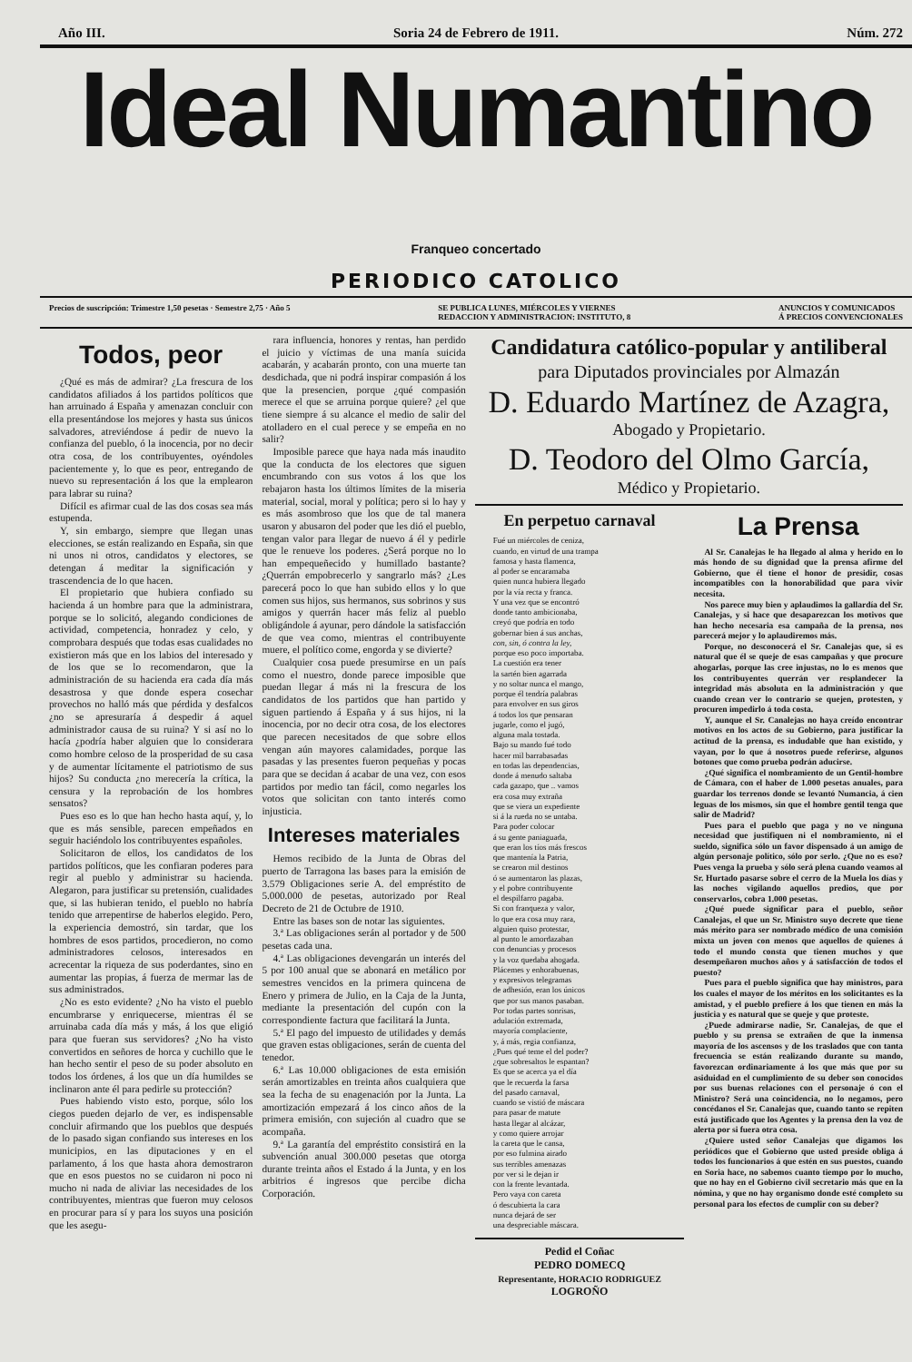Año III. Soria 24 de Febrero de 1911. Núm. 272
Ideal Numantino Franqueo concertado
PERIODICO CATOLICO
Precios de suscripción: Trimestre 1,50 pesetas · Semestre 2,75 · Año 5 SE PUBLICA LUNES, MIÉRCOLES Y VIERNES
REDACCION Y ADMINISTRACION: INSTITUTO, 8 ANUNCIOS Y COMUNICADOS
Á PRECIOS CONVENCIONALES
Todos, peor
¿Qué es más de admirar? ¿La frescura de los candidatos afiliados á los partidos políticos que han arruinado á España y amenazan concluir con ella presentándose los mejores y hasta sus únicos salvadores, atreviéndose á pedir de nuevo la confianza del pueblo, ó la inocencia, por no decir otra cosa, de los contribuyentes, oyéndoles pacientemente y, lo que es peor, entregando de nuevo su representación á los que la emplearon para labrar su ruina?
Difícil es afirmar cual de las dos cosas sea más estupenda.
Y, sin embargo, siempre que llegan unas elecciones, se están realizando en España, sin que ni unos ni otros, candidatos y electores, se detengan á meditar la significación y trascendencia de lo que hacen.
El propietario que hubiera confiado su hacienda á un hombre para que la administrara, porque se lo solicitó, alegando condiciones de actividad, competencia, honradez y celo, y comprobara después que todas esas cualidades no existieron más que en los labios del interesado y de los que se lo recomendaron, que la administración de su hacienda era cada día más desastrosa y que donde espera cosechar provechos no halló más que pérdida y desfalcos ¿no se apresuraría á despedir á aquel administrador causa de su ruina? Y si así no lo hacía ¿podría haber alguien que lo considerara como hombre celoso de la prosperidad de su casa y de aumentar lícitamente el patriotismo de sus hijos? Su conducta ¿no merecería la crítica, la censura y la reprobación de los hombres sensatos?
Pues eso es lo que han hecho hasta aquí, y, lo que es más sensible, parecen empeñados en seguir haciéndolo los contribuyentes españoles.
Solicitaron de ellos, los candidatos de los partidos políticos, que les confiaran poderes para regir al pueblo y administrar su hacienda. Alegaron, para justificar su pretensión, cualidades que, si las hubieran tenido, el pueblo no habría tenido que arrepentirse de haberlos elegido. Pero, la experiencia demostró, sin tardar, que los hombres de esos partidos, procedieron, no como administradores celosos, interesados en acrecentar la riqueza de sus poderdantes, sino en aumentar las propias, á fuerza de mermar las de sus administrados.
¿No es esto evidente? ¿No ha visto el pueblo encumbrarse y enriquecerse, mientras él se arruinaba cada día más y más, á los que eligió para que fueran sus servidores? ¿No ha visto convertidos en señores de horca y cuchillo que le han hecho sentir el peso de su poder absoluto en todos los órdenes, á los que un día humildes se inclinaron ante él para pedirle su protección?
Pues habiendo visto esto, porque, sólo los ciegos pueden dejarlo de ver, es indispensable concluir afirmando que los pueblos que después de lo pasado sigan confiando sus intereses en los municipios, en las diputaciones y en el parlamento, á los que hasta ahora demostraron que en esos puestos no se cuidaron ni poco ni mucho ni nada de aliviar las necesidades de los contribuyentes, mientras que fueron muy celosos en procurar para sí y para los suyos una posición que les asegu-
rara influencia, honores y rentas, han perdido el juicio y víctimas de una manía suicida acabarán, y acabarán pronto, con una muerte tan desdichada, que ni podrá inspirar compasión á los que la presencien, porque ¿qué compasión merece el que se arruina porque quiere? ¿el que tiene siempre á su alcance el medio de salir del atolladero en el cual perece y se empeña en no salir?
Imposible parece que haya nada más inaudito que la conducta de los electores que siguen encumbrando con sus votos á los que los rebajaron hasta los últimos límites de la miseria material, social, moral y política; pero si lo hay y es más asombroso que los que de tal manera usaron y abusaron del poder que les dió el pueblo, tengan valor para llegar de nuevo á él y pedirle que le renueve los poderes. ¿Será porque no lo han empequeñecido y humillado bastante? ¿Querrán empobrecerlo y sangrarlo más? ¿Les parecerá poco lo que han subido ellos y lo que comen sus hijos, sus hermanos, sus sobrinos y sus amigos y querrán hacer más feliz al pueblo obligándole á ayunar, pero dándole la satisfacción de que vea como, mientras el contribuyente muere, el político come, engorda y se divierte?
Cualquier cosa puede presumirse en un país como el nuestro, donde parece imposible que puedan llegar á más ni la frescura de los candidatos de los partidos que han partido y siguen partiendo á España y á sus hijos, ni la inocencia, por no decir otra cosa, de los electores que parecen necesitados de que sobre ellos vengan aún mayores calamidades, porque las pasadas y las presentes fueron pequeñas y pocas para que se decidan á acabar de una vez, con esos partidos por medio tan fácil, como negarles los votos que solicitan con tanto interés como injusticia.
Intereses materiales
Hemos recibido de la Junta de Obras del puerto de Tarragona las bases para la emisión de 3.579 Obligaciones serie A. del empréstito de 5.000.000 de pesetas, autorizado por Real Decreto de 21 de Octubre de 1910.
Entre las bases son de notar las siguientes.
3.ª Las obligaciones serán al portador y de 500 pesetas cada una.
4.ª Las obligaciones devengarán un interés del 5 por 100 anual que se abonará en metálico por semestres vencidos en la primera quincena de Enero y primera de Julio, en la Caja de la Junta, mediante la presentación del cupón con la correspondiente factura que facilitará la Junta.
5.ª El pago del impuesto de utilidades y demás que graven estas obligaciones, serán de cuenta del tenedor.
6.ª Las 10.000 obligaciones de esta emisión serán amortizables en treinta años cualquiera que sea la fecha de su enagenación por la Junta. La amortización empezará á los cinco años de la primera emisión, con sujeción al cuadro que se acompaña.
9.ª La garantía del empréstito consistirá en la subvención anual 300.000 pesetas que otorga durante treinta años el Estado á la Junta, y en los arbitrios é ingresos que percibe dicha Corporación.
Candidatura católico-popular y antiliberal
para Diputados provinciales por Almazán
D. Eduardo Martínez de Azagra,
Abogado y Propietario.
D. Teodoro del Olmo García,
Médico y Propietario.
En perpetuo carnaval
Fué un miércoles de ceniza,
cuando, en virtud de una trampa
famosa y hasta flamenca,
al poder se encaramaba
quien nunca hubiera llegado
por la vía recta y franca.
Y una vez que se encontró
donde tanto ambicionaba,
creyó que podría en todo
gobernar bien á sus anchas,
con, sin, ó contra la ley,
porque eso poco importaba.
La cuestión era tener
la sartén bien agarrada
y no soltar nunca el mango,
porque él tendría palabras
para envolver en sus giros
á todos los que pensaran
jugarle, como el jugó,
alguna mala tostada.
Bajo su mando fué todo
hacer mil barrabasadas
en todas las dependencias,
donde á menudo saltaba
cada gazapo, que .. vamos
era cosa muy extraña
que se viera un expediente
si á la rueda no se untaba.
Para poder colocar
á su gente paniaguada,
que eran los tíos más frescos
que mantenía la Patria,
se crearon mil destinos
ó se aumentaron las plazas,
y el pobre contribuyente
el despilfarro pagaba.
Si con franqueza y valor,
lo que era cosa muy rara,
alguien quiso protestar,
al punto le amordazaban
con denuncias y procesos
y la voz quedaba ahogada.
Plácemes y enhorabuenas,
y expresivos telegramas
de adhesión, eran los únicos
que por sus manos pasaban.
Por todas partes sonrisas,
adulación extremada,
mayoría complaciente,
y, á más, regia confianza,
¿Pues qué teme el del poder?
¿que sobresaltos le espantan?
Es que se acerca ya el día
que le recuerda la farsa
del pasado carnaval,
cuando se vistió de máscara
para pasar de matute
hasta llegar al alcázar,
y como quiere arrojar
la careta que le cansa,
por eso fulmina airado
sus terribles amenazas
por ver si le dejan ir
con la frente levantada.
Pero vaya con careta
ó descubierta la cara
nunca dejará de ser
una despreciable máscara.
Pedid el Coñac
PEDRO DOMECQ
Representante, HORACIO RODRIGUEZ
LOGROÑO
La Prensa
Al Sr. Canalejas le ha llegado al alma y herido en lo más hondo de su dignidad que la prensa afirme del Gobierno, que él tiene el honor de presidir, cosas incompatibles con la honorabilidad que para vivir necesita.
Nos parece muy bien y aplaudimos la gallardía del Sr. Canalejas, y si hace que desaparezcan los motivos que han hecho necesaria esa campaña de la prensa, nos parecerá mejor y lo aplaudiremos más.
Porque, no desconocerá el Sr. Canalejas que, si es natural que él se queje de esas campañas y que procure ahogarlas, porque las cree injustas, no lo es menos que los contribuyentes querrán ver resplandecer la integridad más absoluta en la administración y que cuando crean ver lo contrario se quejen, protesten, y procuren impedirlo á toda costa.
Y, aunque el Sr. Canalejas no haya creído encontrar motivos en los actos de su Gobierno, para justificar la actitud de la prensa, es indudable que han existido, y vayan, por lo que á nosotros puede referirse, algunos botones que como prueba podrán aducirse.
¿Qué significa el nombramiento de un Gentil-hombre de Cámara, con el haber de 1.000 pesetas anuales, para guardar los terrenos donde se levantó Numancia, á cien leguas de los mismos, sin que el hombre gentil tenga que salir de Madrid?
Pues para el pueblo que paga y no ve ninguna necesidad que justifiquen ni el nombramiento, ni el sueldo, significa sólo un favor dispensado á un amigo de algún personaje político, sólo por serlo. ¿Que no es eso? Pues venga la prueba y sólo será plena cuando veamos al Sr. Hurtado pasarse sobre el cerro de la Muela los días y las noches vigilando aquellos predios, que por conservarlos, cobra 1.000 pesetas.
¿Qué puede significar para el pueblo, señor Canalejas, el que un Sr. Ministro suyo decrete que tiene más mérito para ser nombrado médico de una comisión mixta un joven con menos que aquellos de quienes á todo el mundo consta que tienen muchos y que desempeñaron muchos años y á satisfacción de todos el puesto?
Pues para el pueblo significa que hay ministros, para los cuales el mayor de los méritos en los solicitantes es la amistad, y el pueblo prefiere á los que tienen en más la justicia y es natural que se queje y que proteste.
¿Puede admirarse nadie, Sr. Canalejas, de que el pueblo y su prensa se extrañen de que la inmensa mayoría de los ascensos y de los traslados que con tanta frecuencia se están realizando durante su mando, favorezcan ordinariamente á los que más que por su asiduidad en el cumplimiento de su deber son conocidos por sus buenas relaciones con el personaje ó con el Ministro? Será una coincidencia, no lo negamos, pero concédanos el Sr. Canalejas que, cuando tanto se repiten está justificado que los Agentes y la prensa den la voz de alerta por si fuera otra cosa.
¿Quiere usted señor Canalejas que digamos los periódicos que el Gobierno que usted preside obliga á todos los funcionarios á que estén en sus puestos, cuando en Soria hace, no sabemos cuanto tiempo por lo mucho, que no hay en el Gobierno civil secretario más que en la nómina, y que no hay organismo donde esté completo su personal para los efectos de cumplir con su deber?